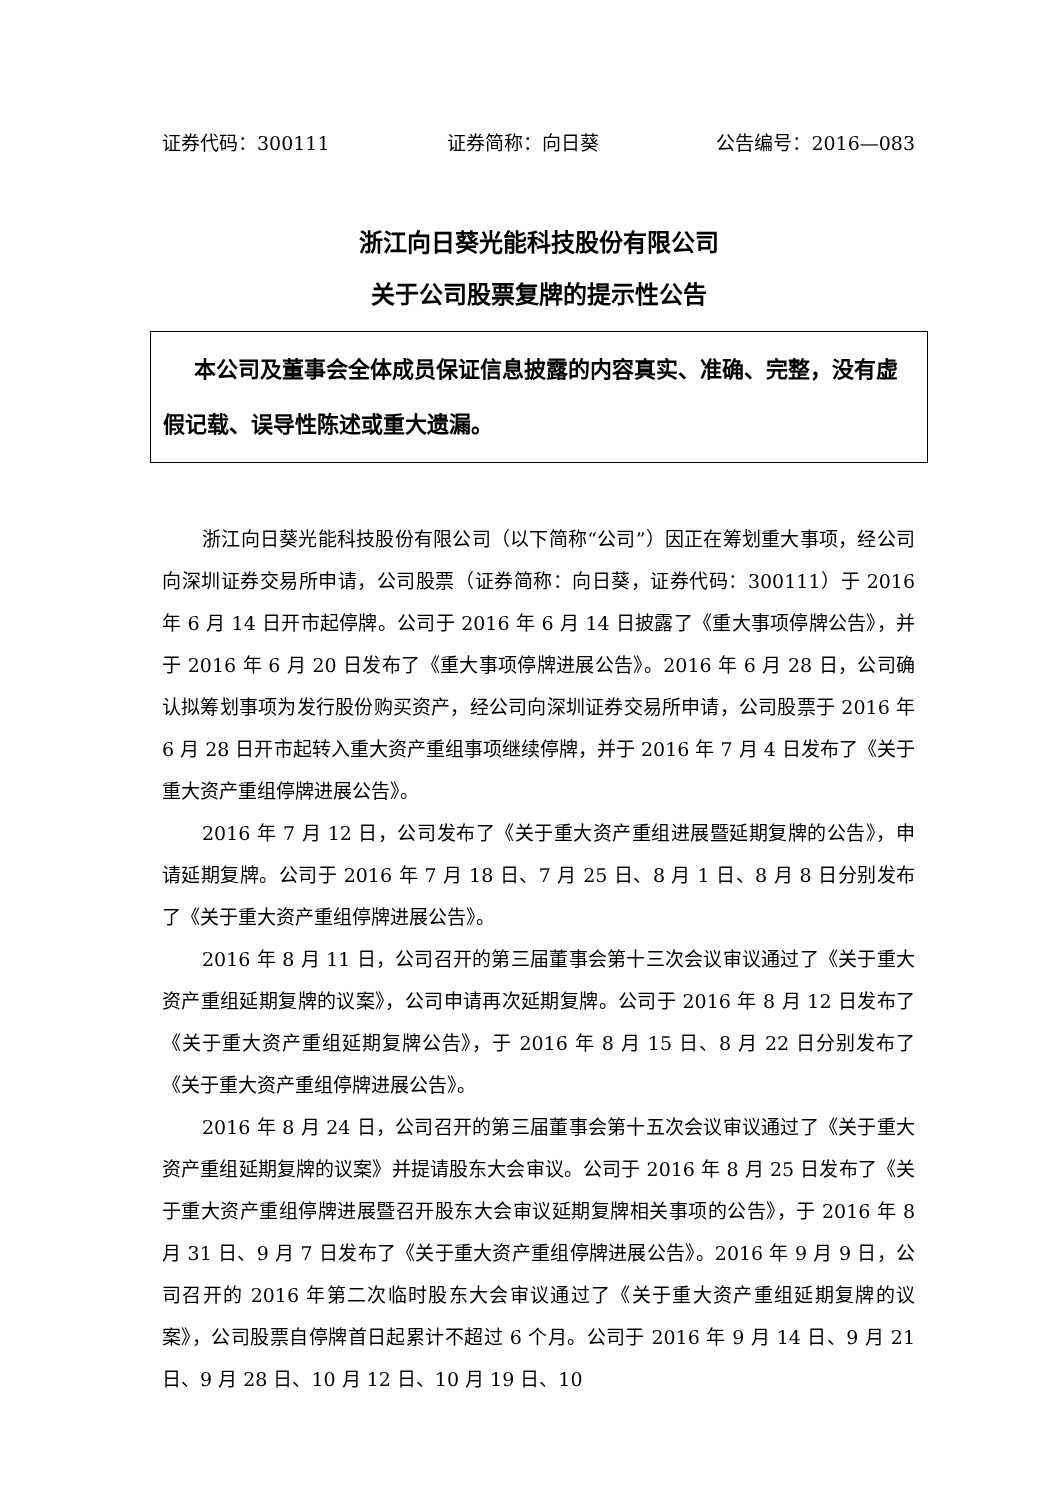证券代码：300111 证券简称：向日葵 公告编号：2016—083
浙江向日葵光能科技股份有限公司
关于公司股票复牌的提示性公告
本公司及董事会全体成员保证信息披露的内容真实、准确、完整，没有虚假记载、误导性陈述或重大遗漏。
浙江向日葵光能科技股份有限公司（以下简称“公司”）因正在筹划重大事项，经公司向深圳证券交易所申请，公司股票（证券简称：向日葵，证券代码：300111）于 2016 年 6 月 14 日开市起停牌。公司于 2016 年 6 月 14 日披露了《重大事项停牌公告》，并于 2016 年 6 月 20 日发布了《重大事项停牌进展公告》。2016 年 6 月 28 日，公司确认拟筹划事项为发行股份购买资产，经公司向深圳证券交易所申请，公司股票于 2016 年 6 月 28 日开市起转入重大资产重组事项继续停牌，并于 2016 年 7 月 4 日发布了《关于重大资产重组停牌进展公告》。
2016 年 7 月 12 日，公司发布了《关于重大资产重组进展暨延期复牌的公告》，申请延期复牌。公司于 2016 年 7 月 18 日、7 月 25 日、8 月 1 日、8 月 8 日分别发布了《关于重大资产重组停牌进展公告》。
2016 年 8 月 11 日，公司召开的第三届董事会第十三次会议审议通过了《关于重大资产重组延期复牌的议案》，公司申请再次延期复牌。公司于 2016 年 8 月 12 日发布了《关于重大资产重组延期复牌公告》，于 2016 年 8 月 15 日、8 月 22 日分别发布了《关于重大资产重组停牌进展公告》。
2016 年 8 月 24 日，公司召开的第三届董事会第十五次会议审议通过了《关于重大资产重组延期复牌的议案》并提请股东大会审议。公司于 2016 年 8 月 25 日发布了《关于重大资产重组停牌进展暨召开股东大会审议延期复牌相关事项的公告》，于 2016 年 8 月 31 日、9 月 7 日发布了《关于重大资产重组停牌进展公告》。2016 年 9 月 9 日，公司召开的 2016 年第二次临时股东大会审议通过了《关于重大资产重组延期复牌的议案》，公司股票自停牌首日起累计不超过 6 个月。公司于 2016 年 9 月 14 日、9 月 21 日、9 月 28 日、10 月 12 日、10 月 19 日、10